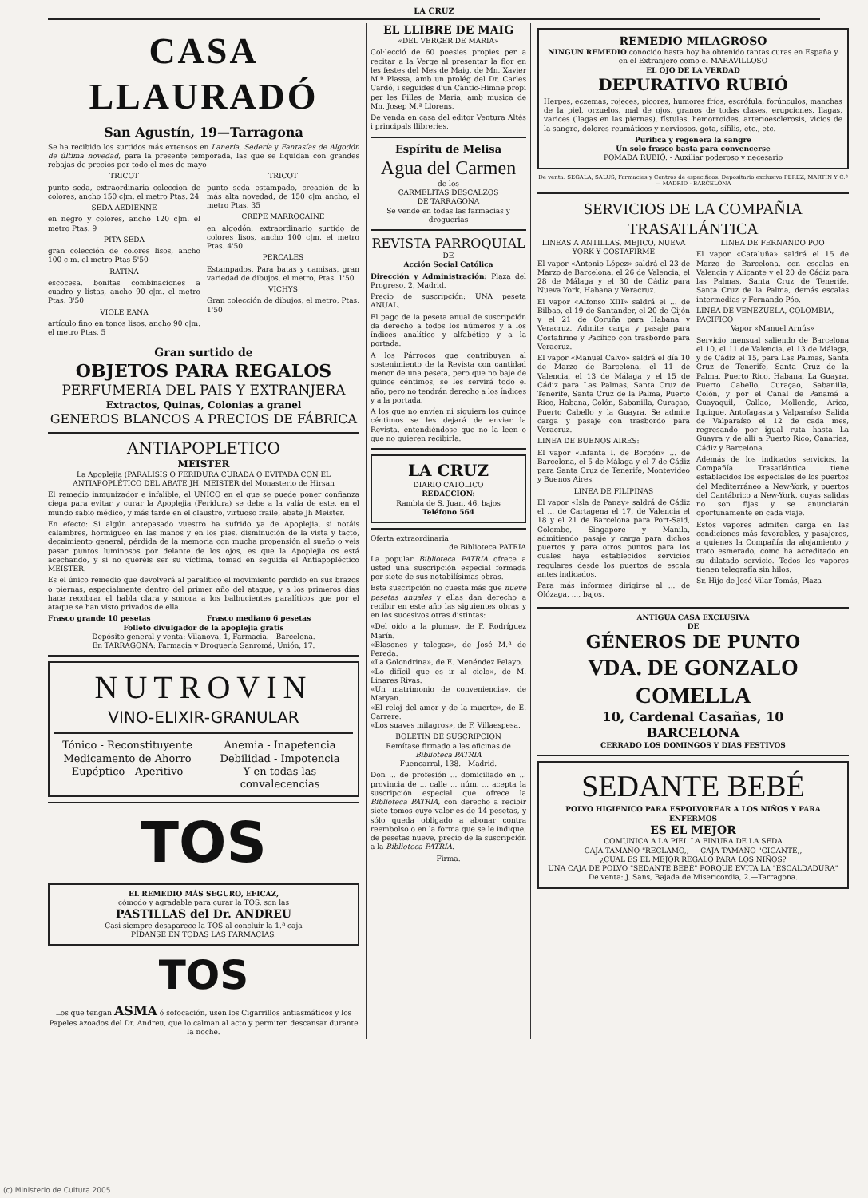LA CRUZ
CASA LLAURADÓ
San Agustín, 19—Tarragona
Se ha recibido los surtidos más extensos en Lanería, Sedería y Fantasías de Algodón de última novedad, para la presente temporada, las que se liquidan con grandes rebajas de precios por todo el mes de mayo
TRICOT
punto seda, extraordinaria coleccion de colores, ancho 150 c|m. el metro Ptas. 24
SEDA AEDIENNE
en negro y colores, ancho 120 c|m. el metro Ptas. 9
PITA SEDA
gran colección de colores lisos, ancho 100 c|m. el metro Ptas 5'50
RATINA
escocesa, bonitas combinaciones a cuadro y listas, ancho 90 c|m. el metro Ptas. 3'50
VIOLE EANA
artículo fino en tonos lisos, ancho 90 c|m. el metro Ptas. 5
TRICOT
punto seda estampado, creación de la más alta novedad, de 150 c|m ancho, el metro Ptas. 35
CREPE MARROCAINE
en algodón, extraordinario surtido de colores lisos, ancho 100 c|m. el metro Ptas. 4'50
PERCALES
Estampados. Para batas y camisas, gran variedad de dibujos, el metro, Ptas. 1'50
VICHYS
Gran colección de dibujos, el metro, Ptas. 1'50
Gran surtido de
OBJETOS PARA REGALOS
PERFUMERIA DEL PAIS Y EXTRANJERA
Extractos, Quinas, Colonias a granel
GENEROS BLANCOS A PRECIOS DE FÁBRICA
ANTIAPOPLETICO
MEISTER
La Apoplejia (PARALISIS O FERIDURA CURADA O EVITADA CON EL ANTIAPOPLÉTICO DEL ABATE JH. MEISTER del Monasterio de Hirsan
El remedio inmunizador e infalible, el UNICO en el que se puede poner confianza ciega para evitar y curar la Apoplejia (Feridura) se debe a la valía de este, en el mundo sabio médico, y más tarde en el claustro, virtuoso fraile, abate Jh Meister.
En efecto: Si algún antepasado vuestro ha sufrido ya de Apoplejia, si notáis calambres, hormigueo en las manos y en los pies, disminución de la vista y tacto, decaimiento general, pérdida de la memoria con mucha propensión al sueño o veis pasar puntos luminosos por delante de los ojos, es que la Apoplejia os está acechando, y si no queréis ser su víctima, tomad en seguida el Antiapopléctico MEISTER.
Es el único remedio que devolverá al paralítico el movimiento perdido en sus brazos o piernas, especialmente dentro del primer año del ataque, y a los primeros dias hace recobrar el habla clara y sonora a los balbucientes paralíticos que por el ataque se han visto privados de ella.
Frasco grande 10 pesetas Frasco mediano 6 pesetas
Folleto divulgador de la apoplejia gratis
Depósito general y venta: Vilanova, 1, Farmacia.—Barcelona.
En TARRAGONA: Farmacia y Droguería Sanromá, Unión, 17.
NUTROVIN
VINO-ELIXIR-GRANULAR
Tónico - Reconstituyente
Medicamento de Ahorro
Eupéptico - Aperitivo
Anemia - Inapetencia
Debilidad - Impotencia
Y en todas las convalecencias
TOS
EL REMEDIO MÁS SEGURO, EFICAZ,
cómodo y agradable para curar la TOS, son las
PASTILLAS del Dr. ANDREU
Casi siempre desaparece la TOS al concluir la 1.ª caja
PÍDANSE EN TODAS LAS FARMACIAS.
TOS
Los que tengan ASMA ó sofocación, usen los Cigarrillos antiasmáticos y los Papeles azoados del Dr. Andreu, que lo calman al acto y permiten descansar durante la noche.
EL LLIBRE DE MAIG
«DEL VERGER DE MARIA»
Col·lecció de 60 poesies propies per a recitar a la Verge al presentar la flor en les festes del Mes de Maig, de Mn. Xavier M.ª Plassa, amb un prolég del Dr. Carles Cardó, i seguides d'un Càntic-Himne propi per les Filles de Maria, amb musica de Mn. Josep M.ª Llorens.
De venda en casa del editor Ventura Altés i principals llibreries.
Espíritu de Melisa
Agua del Carmen
— de los —
CARMELITAS DESCALZOS
DE TARRAGONA
Se vende en todas las farmacias y droguerias
REVISTA PARROQUIAL
—DE—
Acción Social Católica
Dirección y Administración: Plaza del Progreso, 2, Madrid.
Precio de suscripción: UNA peseta ANUAL.
El pago de la peseta anual de suscripción da derecho a todos los números y a los índices analítico y alfabético y a la portada.
A los Párrocos que contribuyan al sostenimiento de la Revista con cantidad menor de una peseta, pero que no baje de quince céntimos, se les servirá todo el año, pero no tendrán derecho a los índices y a la portada.
A los que no envíen ni siquiera los quince céntimos se les dejará de enviar la Revista, entendiéndose que no la leen o que no quieren recibirla.
LA CRUZ
DIARIO CATÓLICO
REDACCION:
Rambla de S. Juan, 46, bajos
Teléfono 564
Oferta extraordinaria
de Biblioteca PATRIA
La popular Biblioteca PATRIA ofrece a usted una suscripción especial formada por siete de sus notabilísimas obras.
Esta suscripción no cuesta más que nueve pesetas anuales y ellas dan derecho a recibir en este año las siguientes obras y en los sucesivos otras distintas:
«Del oído a la pluma», de F. Rodríguez Marín.
«Blasones y talegas», de José M.ª de Pereda.
«La Golondrina», de E. Menéndez Pelayo.
«Lo difícil que es ir al cielo», de M. Linares Rivas.
«Un matrimonio de conveniencia», de Maryan.
«El reloj del amor y de la muerte», de E. Carrere.
«Los suaves milagros», de F. Villaespesa.
BOLETIN DE SUSCRIPCION
Remítase firmado a las oficinas de Biblioteca PATRIA
Fuencarral, 138.—Madrid.
Don ... de profesión ... domiciliado en ... provincia de ... calle ... núm. ... acepta la suscripción especial que ofrece la Biblioteca PATRIA, con derecho a recibir siete tomos cuyo valor es de 14 pesetas, y sólo queda obligado a abonar contra reembolso o en la forma que se le indique, de pesetas nueve, precio de la suscripción a la Biblioteca PATRIA.
Firma.
REMEDIO MILAGROSO
NINGUN REMEDIO conocido hasta hoy ha obtenido tantas curas en España y en el Extranjero como el MARAVILLOSO
EL OJO DE LA VERDAD
DEPURATIVO RUBIÓ
Herpes, eczemas, rojeces, picores, humores fríos, escrófula, forúnculos, manchas de la piel, orzuelos, mal de ojos, granos de todas clases, erupciones, llagas, varices (llagas en las piernas), fístulas, hemorroides, arterioesclerosis, vicios de la sangre, dolores reumáticos y nerviosos, gota, sífilis, etc., etc.
Purifica y regenera la sangre
Un solo frasco basta para convencerse
POMADA RUBIÓ. - Auxiliar poderoso y necesario
De venta: SEGALA, SALUS, Farmacias y Centros de especificos. Depositario exclusivo PEREZ, MARTIN Y C.ª — MADRID - BARCELONA
SERVICIOS DE LA COMPAÑIA TRASATLÁNTICA
LINEAS A ANTILLAS, MEJICO, NUEVA YORK Y COSTAFIRME
El vapor «Antonio López» saldrá el 23 de Marzo de Barcelona, el 26 de Valencia, el 28 de Málaga y el 30 de Cádiz para Nueva York, Habana y Veracruz.
El vapor «Alfonso XIII» saldrá el ... de Bilbao, el 19 de Santander, el 20 de Gijón y el 21 de Coruña para Habana y Veracruz. Admite carga y pasaje para Costafirme y Pacífico con trasbordo para Veracruz.
El vapor «Manuel Calvo» saldrá el día 10 de Marzo de Barcelona, el 11 de Valencia, el 13 de Málaga y el 15 de Cádiz para Las Palmas, Santa Cruz de Tenerife, Santa Cruz de la Palma, Puerto Rico, Habana, Colón, Sabanilla, Curaçao, Puerto Cabello y la Guayra. Se admite carga y pasaje con trasbordo para Veracruz.
LINEA DE BUENOS AIRES:
El vapor «Infanta I. de Borbón» ... de Barcelona, el 5 de Málaga y el 7 de Cádiz para Santa Cruz de Tenerife, Montevideo y Buenos Aires.
LINEA DE FILIPINAS
El vapor «Isla de Panay» saldrá de Cádiz el ... de Cartagena el 17, de Valencia el 18 y el 21 de Barcelona para Port-Said, Colombo, Singapore y Manila, admitiendo pasaje y carga para dichos puertos y para otros puntos para los cuales haya establecidos servicios regulares desde los puertos de escala antes indicados.
Para más informes dirigirse al ... de Olózaga, ..., bajos.
LINEA DE FERNANDO POO
El vapor «Cataluña» saldrá el 15 de Marzo de Barcelona, con escalas en Valencia y Alicante y el 20 de Cádiz para las Palmas, Santa Cruz de Tenerife, Santa Cruz de la Palma, demás escalas intermedias y Fernando Póo.
LINEA DE VENEZUELA, COLOMBIA, PACIFICO
Vapor «Manuel Arnús»
Servicio mensual saliendo de Barcelona el 10, el 11 de Valencia, el 13 de Málaga, y de Cádiz el 15, para Las Palmas, Santa Cruz de Tenerife, Santa Cruz de la Palma, Puerto Rico, Habana, La Guayra, Puerto Cabello, Curaçao, Sabanilla, Colón, y por el Canal de Panamá a Guayaquil, Callao, Mollendo, Arica, Iquique, Antofagasta y Valparaíso. Salida de Valparaíso el 12 de cada mes, regresando por igual ruta hasta La Guayra y de allí a Puerto Rico, Canarias, Cádiz y Barcelona.
Además de los indicados servicios, la Compañía Trasatlántica tiene establecidos los especiales de los puertos del Mediterráneo a New-York, y puertos del Cantábrico a New-York, cuyas salidas no son fijas y se anunciarán oportunamente en cada viaje.
Estos vapores admiten carga en las condiciones más favorables, y pasajeros, a quienes la Compañía da alojamiento y trato esmerado, como ha acreditado en su dilatado servicio. Todos los vapores tienen telegrafía sin hilos.
Sr. Hijo de José Vilar Tomás, Plaza
ANTIGUA CASA EXCLUSIVA
DE
GÉNEROS DE PUNTO
VDA. DE GONZALO COMELLA
10, Cardenal Casañas, 10
BARCELONA
CERRADO LOS DOMINGOS Y DIAS FESTIVOS
SEDANTE BEBÉ
POLVO HIGIENICO PARA ESPOLVOREAR A LOS NIÑOS Y PARA ENFERMOS
ES EL MEJOR
COMUNICA A LA PIEL LA FINURA DE LA SEDA
CAJA TAMAÑO "RECLAMO,, — CAJA TAMAÑO "GIGANTE,,
¿CUAL ES EL MEJOR REGALO PARA LOS NIÑOS?
UNA CAJA DE POLVO "SEDANTE BEBÉ" PORQUE EVITA LA "ESCALDADURA"
De venta: J. Sans, Bajada de Misericordia, 2.—Tarragona.
(c) Ministerio de Cultura 2005